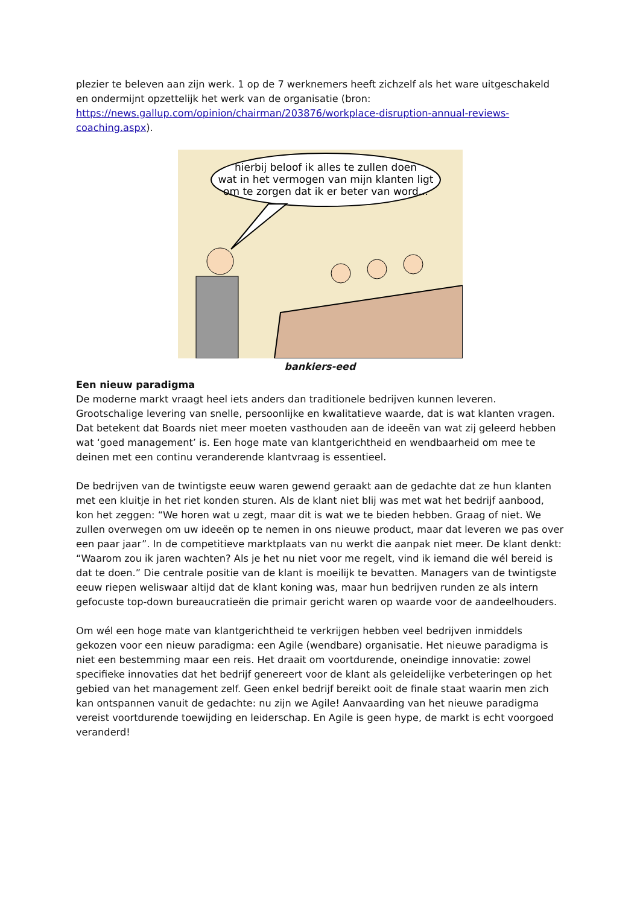plezier te beleven aan zijn werk. 1 op de 7 werknemers heeft zichzelf als het ware uitgeschakeld en ondermijnt opzettelijk het werk van de organisatie (bron: https://news.gallup.com/opinion/chairman/203876/workplace-disruption-annual-reviews-coaching.aspx).
hierbij beloof ik alles te zullen doen
wat in het vermogen van mijn klanten ligt
om te zorgen dat ik er beter van word...
bankiers-eed
Een nieuw paradigma
De moderne markt vraagt heel iets anders dan traditionele bedrijven kunnen leveren. Grootschalige levering van snelle, persoonlijke en kwalitatieve waarde, dat is wat klanten vragen. Dat betekent dat Boards niet meer moeten vasthouden aan de ideeën van wat zij geleerd hebben wat ‘goed management’ is. Een hoge mate van klantgerichtheid en wendbaarheid om mee te deinen met een continu veranderende klantvraag is essentieel.
De bedrijven van de twintigste eeuw waren gewend geraakt aan de gedachte dat ze hun klanten met een kluitje in het riet konden sturen. Als de klant niet blij was met wat het bedrijf aanbood, kon het zeggen: “We horen wat u zegt, maar dit is wat we te bieden hebben. Graag of niet. We zullen overwegen om uw ideeën op te nemen in ons nieuwe product, maar dat leveren we pas over een paar jaar”. In de competitieve marktplaats van nu werkt die aanpak niet meer. De klant denkt: “Waarom zou ik jaren wachten? Als je het nu niet voor me regelt, vind ik iemand die wél bereid is dat te doen.” Die centrale positie van de klant is moeilijk te bevatten. Managers van de twintigste eeuw riepen weliswaar altijd dat de klant koning was, maar hun bedrijven runden ze als intern gefocuste top-down bureaucratieën die primair gericht waren op waarde voor de aandeelhouders.
Om wél een hoge mate van klantgerichtheid te verkrijgen hebben veel bedrijven inmiddels gekozen voor een nieuw paradigma: een Agile (wendbare) organisatie. Het nieuwe paradigma is niet een bestemming maar een reis. Het draait om voortdurende, oneindige innovatie: zowel specifieke innovaties dat het bedrijf genereert voor de klant als geleidelijke verbeteringen op het gebied van het management zelf. Geen enkel bedrijf bereikt ooit de finale staat waarin men zich kan ontspannen vanuit de gedachte: nu zijn we Agile! Aanvaarding van het nieuwe paradigma vereist voortdurende toewijding en leiderschap. En Agile is geen hype, de markt is echt voorgoed veranderd!